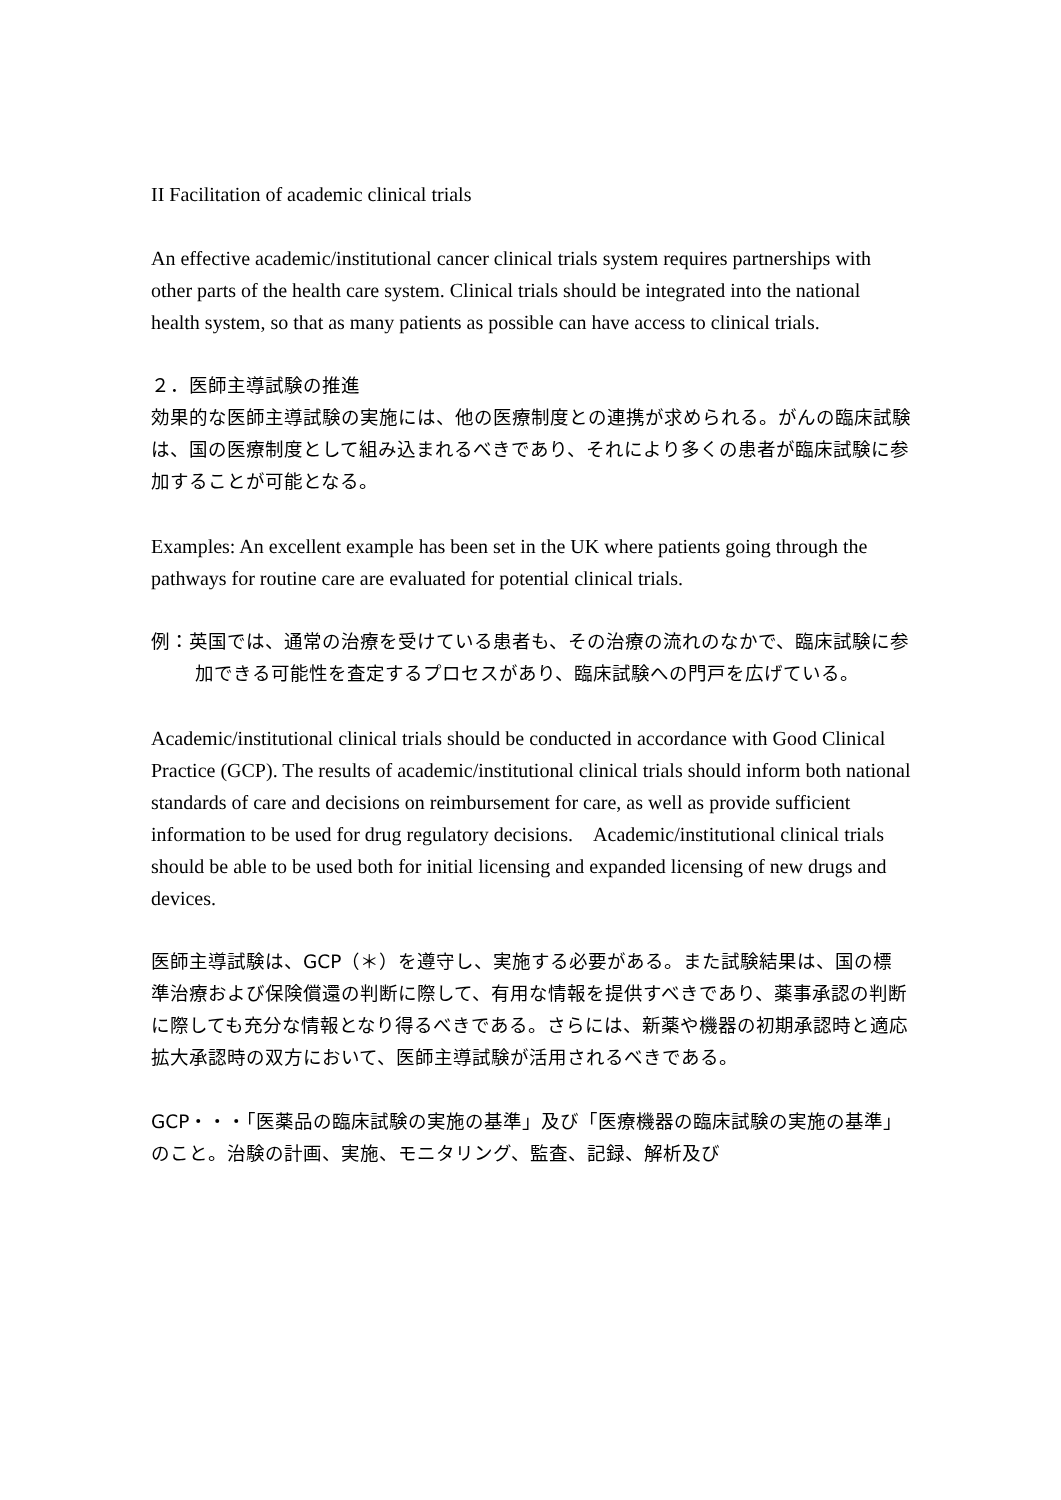II Facilitation of academic clinical trials
An effective academic/institutional cancer clinical trials system requires partnerships with other parts of the health care system. Clinical trials should be integrated into the national health system, so that as many patients as possible can have access to clinical trials.
２．医師主導試験の推進
効果的な医師主導試験の実施には、他の医療制度との連携が求められる。がんの臨床試験は、国の医療制度として組み込まれるべきであり、それにより多くの患者が臨床試験に参加することが可能となる。
Examples: An excellent example has been set in the UK where patients going through the pathways for routine care are evaluated for potential clinical trials.
例：英国では、通常の治療を受けている患者も、その治療の流れのなかで、臨床試験に参加できる可能性を査定するプロセスがあり、臨床試験への門戸を広げている。
Academic/institutional clinical trials should be conducted in accordance with Good Clinical Practice (GCP). The results of academic/institutional clinical trials should inform both national standards of care and decisions on reimbursement for care, as well as provide sufficient information to be used for drug regulatory decisions.　Academic/institutional clinical trials should be able to be used both for initial licensing and expanded licensing of new drugs and devices.
医師主導試験は、GCP（＊）を遵守し、実施する必要がある。また試験結果は、国の標準治療および保険償還の判断に際して、有用な情報を提供すべきであり、薬事承認の判断に際しても充分な情報となり得るべきである。さらには、新薬や機器の初期承認時と適応拡大承認時の双方において、医師主導試験が活用されるべきである。
GCP・・・「医薬品の臨床試験の実施の基準」及び「医療機器の臨床試験の実施の基準」のこと。治験の計画、実施、モニタリング、監査、記録、解析及び